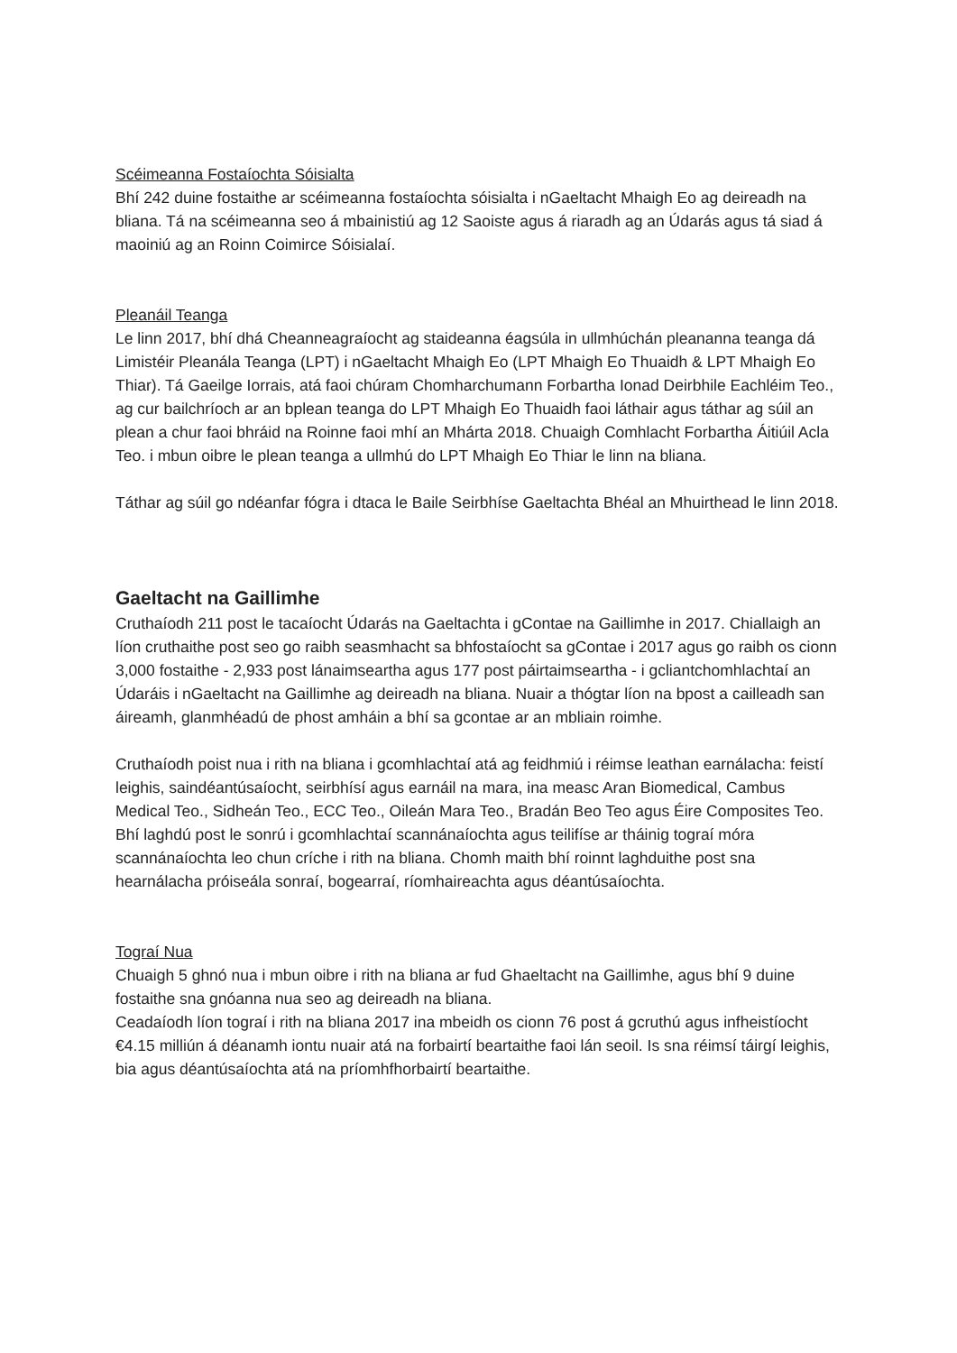Scéimeanna Fostaíochta Sóisialta
Bhí 242 duine fostaithe ar scéimeanna fostaíochta sóisialta i nGaeltacht Mhaigh Eo ag deireadh na bliana. Tá na scéimeanna seo á mbainistiú ag 12 Saoiste agus á riaradh ag an Údarás agus tá siad á maoiniú ag an Roinn Coimirce Sóisialaí.
Pleanáil Teanga
Le linn 2017, bhí dhá Cheanneagraíocht ag staideanna éagsúla in ullmhúchán pleananna teanga dá Limistéir Pleanála Teanga (LPT) i nGaeltacht Mhaigh Eo (LPT Mhaigh Eo Thuaidh & LPT Mhaigh Eo Thiar). Tá Gaeilge Iorrais, atá faoi chúram Chomharchumann Forbartha Ionad Deirbhile Eachléim Teo., ag cur bailchríoch ar an bplean teanga do LPT Mhaigh Eo Thuaidh faoi láthair agus táthar ag súil an plean a chur faoi bhráid na Roinne faoi mhí an Mhárta 2018. Chuaigh Comhlacht Forbartha Áitiúil Acla Teo. i mbun oibre le plean teanga a ullmhú do LPT Mhaigh Eo Thiar le linn na bliana.
Táthar ag súil go ndéanfar fógra i dtaca le Baile Seirbhíse Gaeltachta Bhéal an Mhuirthead le linn 2018.
Gaeltacht na Gaillimhe
Cruthaíodh 211 post le tacaíocht Údarás na Gaeltachta i gContae na Gaillimhe in 2017. Chiallaigh an líon cruthaithe post seo go raibh seasmhacht sa bhfostaíocht sa gContae i 2017 agus go raibh os cionn 3,000 fostaithe - 2,933 post lánaimseartha agus 177 post páirtaimseartha - i gcliantchomhlachtaí an Údaráis i nGaeltacht na Gaillimhe ag deireadh na bliana. Nuair a thógtar líon na bpost a cailleadh san áireamh, glanmhéadú de phost amháin a bhí sa gcontae ar an mbliain roimhe.
Cruthaíodh poist nua i rith na bliana i gcomhlachtaí atá ag feidhmiú i réimse leathan earnálacha: feistí leighis, saindéantúsaíocht, seirbhísí agus earnáil na mara, ina measc Aran Biomedical, Cambus Medical Teo., Sidheán Teo., ECC Teo., Oileán Mara Teo., Bradán Beo Teo agus Éire Composites Teo. Bhí laghdú post le sonrú i gcomhlachtaí scannánaíochta agus teilifíse ar tháinig tograí móra scannánaíochta leo chun críche i rith na bliana. Chomh maith bhí roinnt laghduithe post sna hearnálacha próiseála sonraí, bogearraí, ríomhaireachta agus déantúsaíochta.
Tograí Nua
Chuaigh 5 ghnó nua i mbun oibre i rith na bliana ar fud Ghaeltacht na Gaillimhe, agus bhí 9 duine fostaithe sna gnóanna nua seo ag deireadh na bliana.
Ceadaíodh líon tograí i rith na bliana 2017 ina mbeidh os cionn 76 post á gcruthú agus infheistíocht €4.15 milliún á déanamh iontu nuair atá na forbairtí beartaithe faoi lán seoil. Is sna réimsí táirgí leighis, bia agus déantúsaíochta atá na príomhfhorbairtí beartaithe.